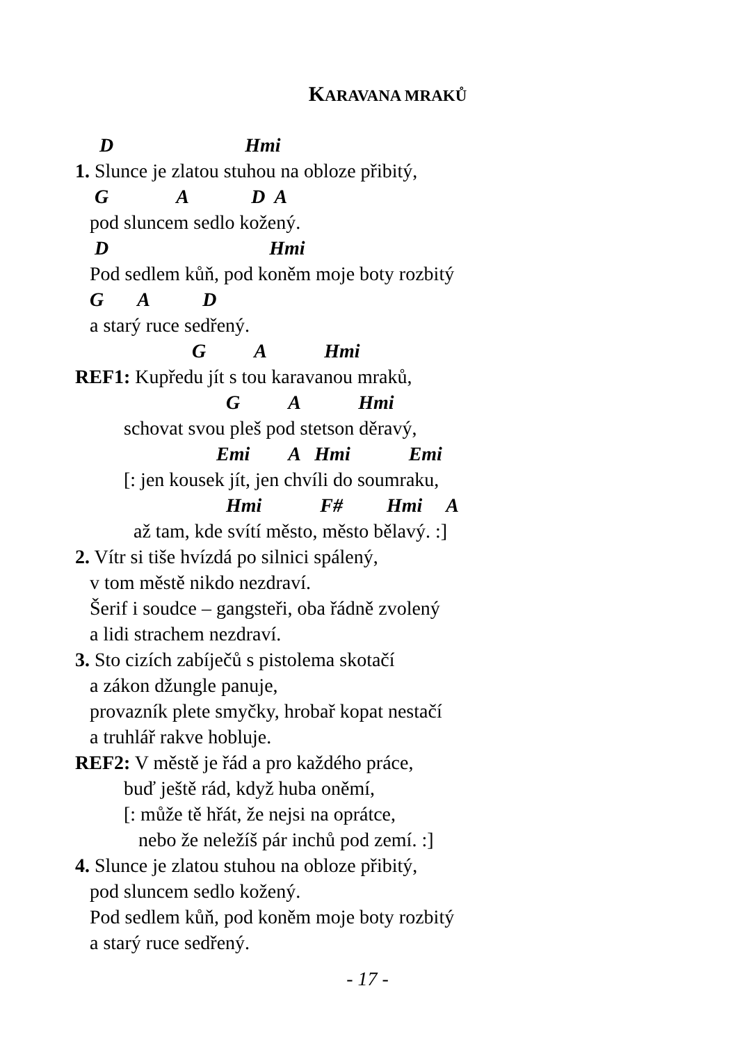KARAVANA MRAKŮ
D Hmi
1. Slunce je zlatou stuhou na obloze přibitý,
G A D A
pod sluncem sedlo kožený.
D Hmi
Pod sedlem kůň, pod koněm moje boty rozbitý
G A D
a starý ruce sedřený.
G A Hmi
REF1: Kupředu jít s tou karavanou mraků,
G A Hmi
schovat svou pleš pod stetson děravý,
Emi A Hmi Emi
[: jen kousek jít, jen chvíli do soumraku,
Hmi F# Hmi A
až tam, kde svítí město, město bělavý. :]
2. Vítr si tiše hvízdá po silnici spálený,
v tom městě nikdo nezdraví.
Šerif i soudce – gangsteři, oba řádně zvolený
a lidi strachem nezdraví.
3. Sto cizích zabíječů s pistolema skotačí
a zákon džungle panuje,
provazník plete smyčky, hrobař kopat nestačí
a truhlář rakve hobluje.
REF2: V městě je řád a pro každého práce,
buď ještě rád, když huba oněmí,
[: může tě hřát, že nejsi na oprátce,
nebo že neležíš pár inchů pod zemí. :]
4. Slunce je zlatou stuhou na obloze přibitý,
pod sluncem sedlo kožený.
Pod sedlem kůň, pod koněm moje boty rozbitý
a starý ruce sedřený.
- 17 -